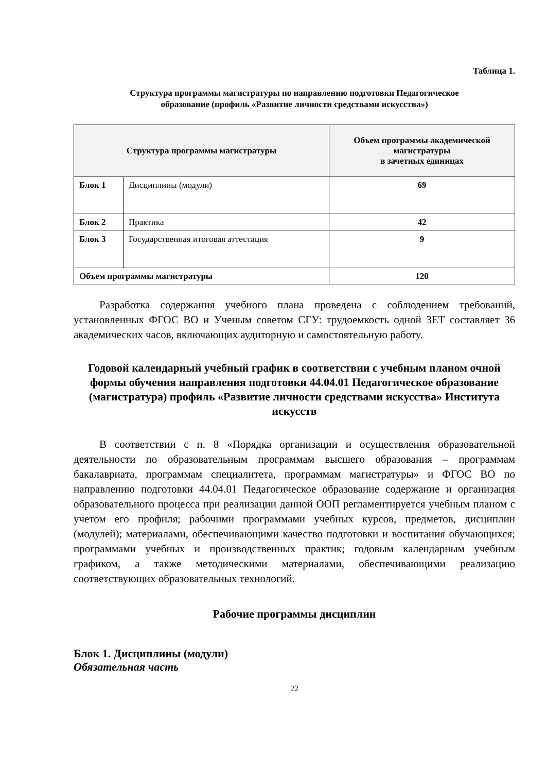Таблица 1.
Структура программы магистратуры по направлению подготовки Педагогическое
образование (профиль «Развитие личности средствами искусства»)
| Структура программы магистратуры | | Объем программы академической магистратуры в зачетных единицах |
| --- | --- | --- |
| Блок 1 | Дисциплины (модули) | 69 |
| Блок 2 | Практика | 42 |
| Блок 3 | Государственная итоговая аттестация | 9 |
| Объем программы магистратуры | | 120 |
Разработка содержания учебного плана проведена с соблюдением требований, установленных ФГОС ВО и Ученым советом СГУ: трудоемкость одной ЗЕТ составляет 36 академических часов, включающих аудиторную и самостоятельную работу.
Годовой календарный учебный график в соответствии с учебным планом очной формы обучения направления подготовки 44.04.01 Педагогическое образование (магистратура) профиль «Развитие личности средствами искусства» Института искусств
В соответствии с п. 8 «Порядка организации и осуществления образовательной деятельности по образовательным программам высшего образования – программам бакалавриата, программам специалитета, программам магистратуры» и ФГОС ВО по направлению подготовки 44.04.01 Педагогическое образование содержание и организация образовательного процесса при реализации данной ООП регламентируется учебным планом с учетом его профиля; рабочими программами учебных курсов, предметов, дисциплин (модулей); материалами, обеспечивающими качество подготовки и воспитания обучающихся; программами учебных и производственных практик; годовым календарным учебным графиком, а также методическими материалами, обеспечивающими реализацию соответствующих образовательных технологий.
Рабочие программы дисциплин
Блок 1. Дисциплины (модули)
Обязательная часть
22